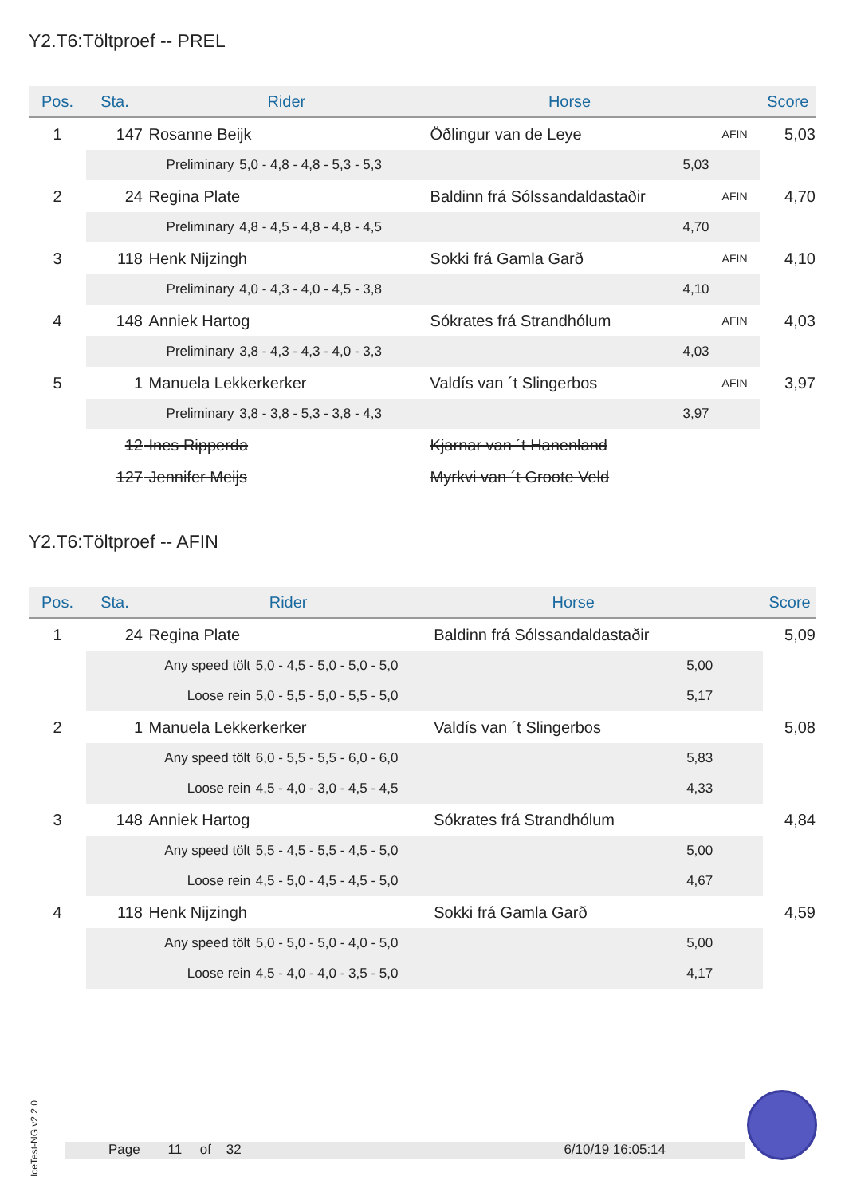Y2.T6:Töltproef -- PREL
| Pos. | Sta. | Rider | | Horse | | Score |
| --- | --- | --- | --- | --- | --- | --- |
| 1 | 147 | Rosanne Beijk | | Öðlingur van de Leye | AFIN | 5,03 |
| | | Preliminary | 5,0 - 4,8 - 4,8 - 5,3 - 5,3 | 5,03 | | |
| 2 | 24 | Regina Plate | | Baldinn frá Sólssandaldastaðir | AFIN | 4,70 |
| | | Preliminary | 4,8 - 4,5 - 4,8 - 4,8 - 4,5 | 4,70 | | |
| 3 | 118 | Henk Nijzingh | | Sokki frá Gamla Garð | AFIN | 4,10 |
| | | Preliminary | 4,0 - 4,3 - 4,0 - 4,5 - 3,8 | 4,10 | | |
| 4 | 148 | Anniek Hartog | | Sókrates frá Strandhólum | AFIN | 4,03 |
| | | Preliminary | 3,8 - 4,3 - 4,3 - 4,0 - 3,3 | 4,03 | | |
| 5 | 1 | Manuela Lekkerkerker | | Valdís van ´t Slingerbos | AFIN | 3,97 |
| | | Preliminary | 3,8 - 3,8 - 5,3 - 3,8 - 4,3 | 3,97 | | |
| | 12 | Ines Ripperda | | Kjarnar van ´t Hanenland | | |
| | 127 | Jennifer Meijs | | Myrkvi van ´t Groote Veld | | |
Y2.T6:Töltproef -- AFIN
| Pos. | Sta. | Rider | | Horse | | Score |
| --- | --- | --- | --- | --- | --- | --- |
| 1 | 24 | Regina Plate | | Baldinn frá Sólssandaldastaðir | | 5,09 |
| | | Any speed tölt | 5,0 - 4,5 - 5,0 - 5,0 - 5,0 | 5,00 | | |
| | | Loose rein | 5,0 - 5,5 - 5,0 - 5,5 - 5,0 | 5,17 | | |
| 2 | 1 | Manuela Lekkerkerker | | Valdís van ´t Slingerbos | | 5,08 |
| | | Any speed tölt | 6,0 - 5,5 - 5,5 - 6,0 - 6,0 | 5,83 | | |
| | | Loose rein | 4,5 - 4,0 - 3,0 - 4,5 - 4,5 | 4,33 | | |
| 3 | 148 | Anniek Hartog | | Sókrates frá Strandhólum | | 4,84 |
| | | Any speed tölt | 5,5 - 4,5 - 5,5 - 4,5 - 5,0 | 5,00 | | |
| | | Loose rein | 4,5 - 5,0 - 4,5 - 4,5 - 5,0 | 4,67 | | |
| 4 | 118 | Henk Nijzingh | | Sokki frá Gamla Garð | | 4,59 |
| | | Any speed tölt | 5,0 - 5,0 - 5,0 - 4,0 - 5,0 | 5,00 | | |
| | | Loose rein | 4,5 - 4,0 - 4,0 - 3,5 - 5,0 | 4,17 | | |
IceTest-NG v2.2.0
Page 11 of 32 6/10/19 16:05:14